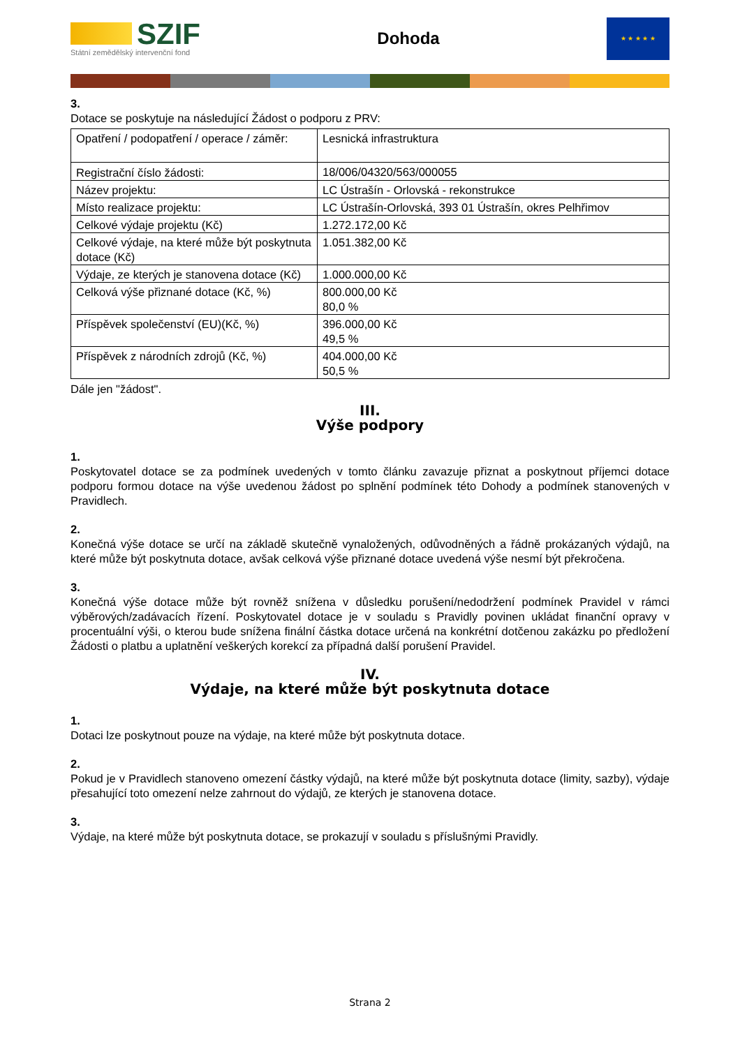SZIF
Státní zemědělský intervenční fond
Dohoda
★ ★ ★ ★ ★
3.
Dotace se poskytuje na následující Žádost o podporu z PRV:
| Opatření / podopatření / operace / záměr: | Lesnická infrastruktura |
| Registrační číslo žádosti: | 18/006/04320/563/000055 |
| Název projektu: | LC Ústrašín - Orlovská - rekonstrukce |
| Místo realizace projektu: | LC Ústrašín-Orlovská, 393 01 Ústrašín, okres Pelhřimov |
| Celkové výdaje projektu (Kč) | 1.272.172,00 Kč |
| Celkové výdaje, na které může být poskytnuta dotace (Kč) | 1.051.382,00 Kč |
| Výdaje, ze kterých je stanovena dotace (Kč) | 1.000.000,00 Kč |
| Celková výše přiznané dotace (Kč, %) | 800.000,00 Kč 80,0 % |
| Příspěvek společenství (EU)(Kč, %) | 396.000,00 Kč 49,5 % |
| Příspěvek z národních zdrojů (Kč, %) | 404.000,00 Kč 50,5 % |
Dále jen "žádost".
III.
Výše podpory
1.
Poskytovatel dotace se za podmínek uvedených v tomto článku zavazuje přiznat a poskytnout příjemci dotace podporu formou dotace na výše uvedenou žádost po splnění podmínek této Dohody a podmínek stanovených v Pravidlech.
2.
Konečná výše dotace se určí na základě skutečně vynaložených, odůvodněných a řádně prokázaných výdajů, na které může být poskytnuta dotace, avšak celková výše přiznané dotace uvedená výše nesmí být překročena.
3.
Konečná výše dotace může být rovněž snížena v důsledku porušení/nedodržení podmínek Pravidel v rámci výběrových/zadávacích řízení. Poskytovatel dotace je v souladu s Pravidly povinen ukládat finanční opravy v procentuální výši, o kterou bude snížena finální částka dotace určená na konkrétní dotčenou zakázku po předložení Žádosti o platbu a uplatnění veškerých korekcí za případná další porušení Pravidel.
IV.
Výdaje, na které může být poskytnuta dotace
1.
Dotaci lze poskytnout pouze na výdaje, na které může být poskytnuta dotace.
2.
Pokud je v Pravidlech stanoveno omezení částky výdajů, na které může být poskytnuta dotace (limity, sazby), výdaje přesahující toto omezení nelze zahrnout do výdajů, ze kterých je stanovena dotace.
3.
Výdaje, na které může být poskytnuta dotace, se prokazují v souladu s příslušnými Pravidly.
Strana 2